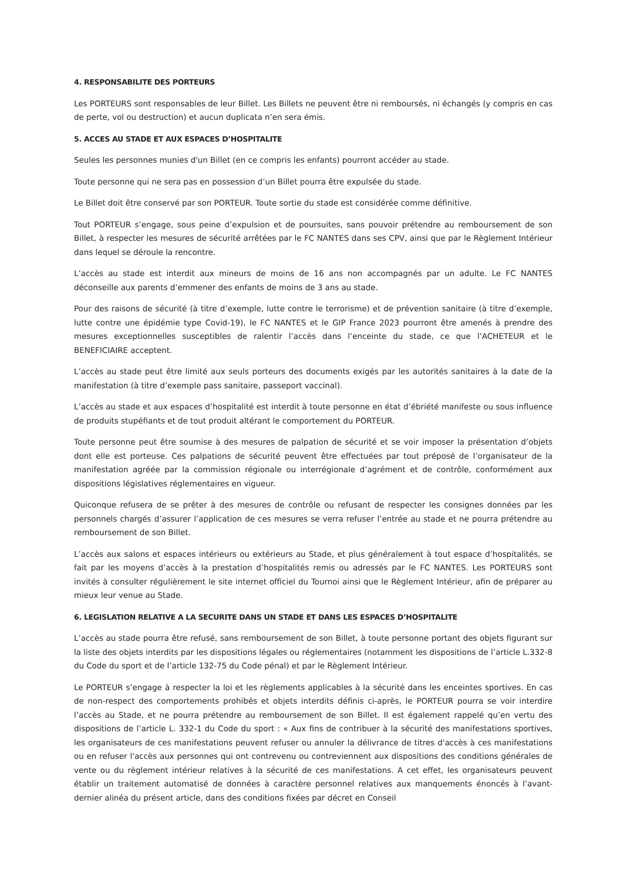4. RESPONSABILITE DES PORTEURS
Les PORTEURS sont responsables de leur Billet. Les Billets ne peuvent être ni remboursés, ni échangés (y compris en cas de perte, vol ou destruction) et aucun duplicata n’en sera émis.
5. ACCES AU STADE ET AUX ESPACES D’HOSPITALITE
Seules les personnes munies d'un Billet (en ce compris les enfants) pourront accéder au stade.
Toute personne qui ne sera pas en possession d’un Billet pourra être expulsée du stade.
Le Billet doit être conservé par son PORTEUR. Toute sortie du stade est considérée comme définitive.
Tout PORTEUR s’engage, sous peine d’expulsion et de poursuites, sans pouvoir prétendre au remboursement de son Billet, à respecter les mesures de sécurité arrêtées par le FC NANTES dans ses CPV, ainsi que par le Règlement Intérieur dans lequel se déroule la rencontre.
L’accès au stade est interdit aux mineurs de moins de 16 ans non accompagnés par un adulte. Le FC NANTES déconseille aux parents d’emmener des enfants de moins de 3 ans au stade.
Pour des raisons de sécurité (à titre d’exemple, lutte contre le terrorisme) et de prévention sanitaire (à titre d’exemple, lutte contre une épidémie type Covid-19), le FC NANTES et le GIP France 2023 pourront être amenés à prendre des mesures exceptionnelles susceptibles de ralentir l’accès dans l’enceinte du stade, ce que l’ACHETEUR et le BENEFICIAIRE acceptent.
L’accès au stade peut être limité aux seuls porteurs des documents exigés par les autorités sanitaires à la date de la manifestation (à titre d’exemple pass sanitaire, passeport vaccinal).
L’accès au stade et aux espaces d’hospitalité est interdit à toute personne en état d’ébriété manifeste ou sous influence de produits stupéfiants et de tout produit altérant le comportement du PORTEUR.
Toute personne peut être soumise à des mesures de palpation de sécurité et se voir imposer la présentation d’objets dont elle est porteuse. Ces palpations de sécurité peuvent être effectuées par tout préposé de l’organisateur de la manifestation agréée par la commission régionale ou interrégionale d’agrément et de contrôle, conformément aux dispositions législatives réglementaires en vigueur.
Quiconque refusera de se prêter à des mesures de contrôle ou refusant de respecter les consignes données par les personnels chargés d’assurer l’application de ces mesures se verra refuser l’entrée au stade et ne pourra prétendre au remboursement de son Billet.
L’accès aux salons et espaces intérieurs ou extérieurs au Stade, et plus généralement à tout espace d’hospitalités, se fait par les moyens d’accès à la prestation d’hospitalités remis ou adressés par le FC NANTES. Les PORTEURS sont invités à consulter régulièrement le site internet officiel du Tournoi ainsi que le Règlement Intérieur, afin de préparer au mieux leur venue au Stade.
6. LEGISLATION RELATIVE A LA SECURITE DANS UN STADE ET DANS LES ESPACES D’HOSPITALITE
L’accès au stade pourra être refusé, sans remboursement de son Billet, à toute personne portant des objets figurant sur la liste des objets interdits par les dispositions légales ou réglementaires (notamment les dispositions de l’article L.332-8 du Code du sport et de l’article 132-75 du Code pénal) et par le Règlement Intérieur.
Le PORTEUR s’engage à respecter la loi et les règlements applicables à la sécurité dans les enceintes sportives. En cas de non-respect des comportements prohibés et objets interdits définis ci-après, le PORTEUR pourra se voir interdire l’accès au Stade, et ne pourra prétendre au remboursement de son Billet. Il est également rappelé qu’en vertu des dispositions de l’article L. 332-1 du Code du sport : « Aux fins de contribuer à la sécurité des manifestations sportives, les organisateurs de ces manifestations peuvent refuser ou annuler la délivrance de titres d'accès à ces manifestations ou en refuser l'accès aux personnes qui ont contrevenu ou contreviennent aux dispositions des conditions générales de vente ou du règlement intérieur relatives à la sécurité de ces manifestations. A cet effet, les organisateurs peuvent établir un traitement automatisé de données à caractère personnel relatives aux manquements énoncés à l’avant-dernier alinéa du présent article, dans des conditions fixées par décret en Conseil